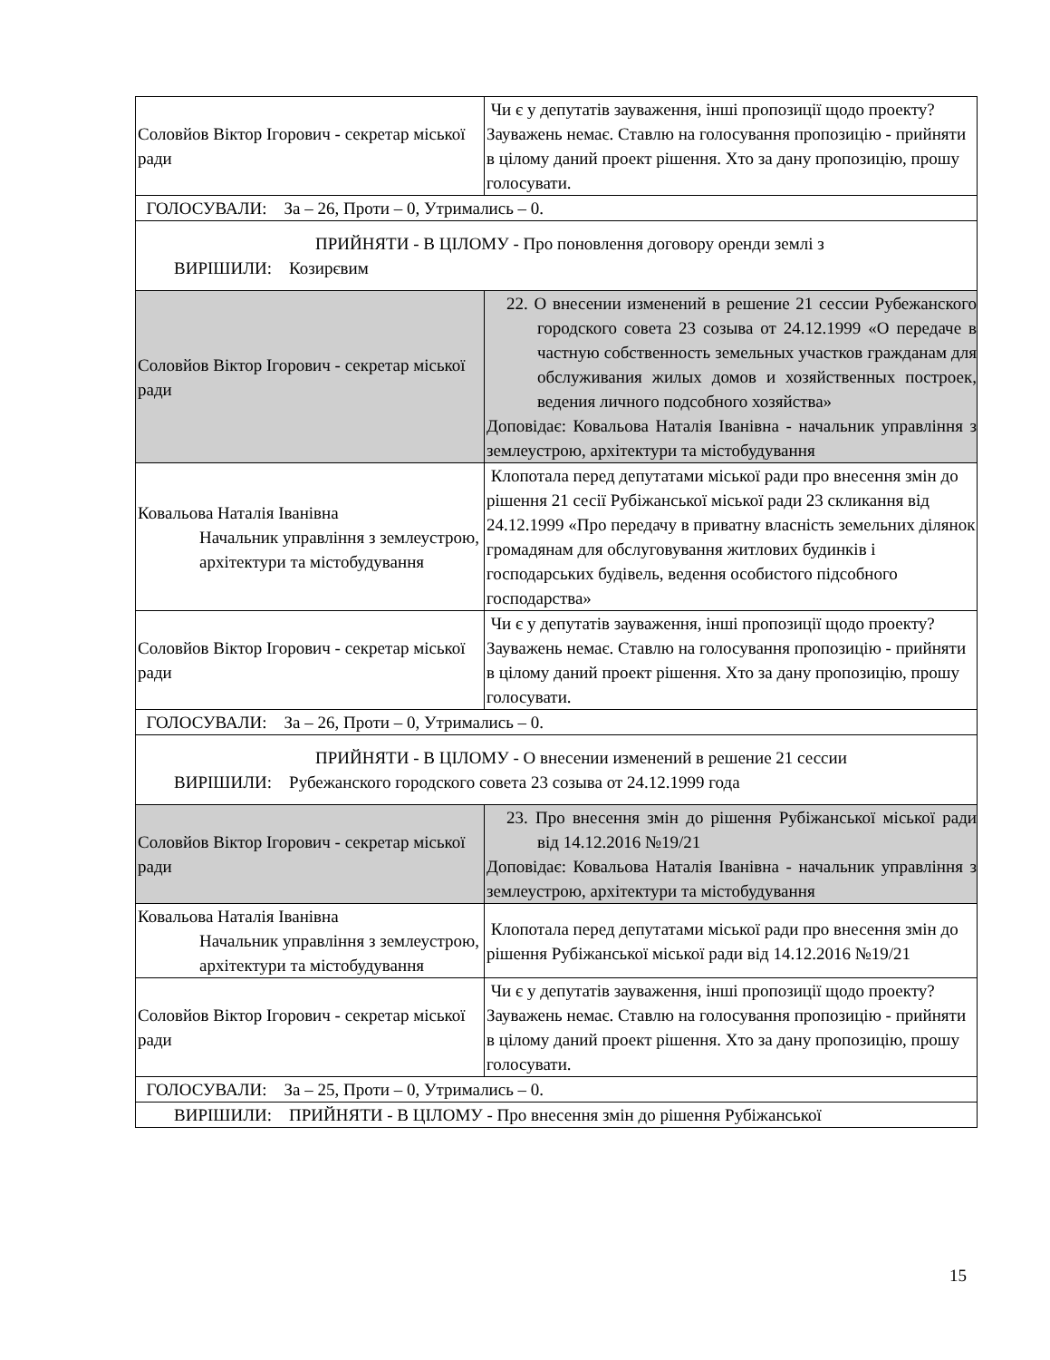| Соловйов Віктор Ігорович - секретар міської ради | Чи є у депутатів зауваження, інші пропозиції щодо проекту? Зауважень немає. Ставлю на голосування пропозицію - прийняти в цілому даний проект рішення. Хто за дану пропозицію, прошу голосувати. |
| ГОЛОСУВАЛИ: За – 26, Проти – 0, Утримались – 0. | |
| ПРИЙНЯТИ - В ЦІЛОМУ - Про поновлення договору оренди землі з ВИРІШИЛИ: Козирєвим | |
| Соловйов Віктор Ігорович - секретар міської ради | 22. О внесении изменений в решение 21 сессии Рубежанского городского совета 23 созыва от 24.12.1999 «О передаче в частную собственность земельных участков гражданам для обслуживания жилых домов и хозяйственных построек, ведения личного подсобного хозяйства» Доповідає: Ковальова Наталія Іванівна - начальник управління з землеустрою, архітектури та містобудування |
| Ковальова Наталія Іванівна Начальник управління з землеустрою, архітектури та містобудування | Клопотала перед депутатами міської ради про внесення змін до рішення 21 сесії Рубіжанської міської ради 23 скликання від 24.12.1999 «Про передачу в приватну власність земельних ділянок громадянам для обслуговування житлових будинків і господарських будівель, ведення особистого підсобного господарства» |
| Соловйов Віктор Ігорович - секретар міської ради | Чи є у депутатів зауваження, інші пропозиції щодо проекту? Зауважень немає. Ставлю на голосування пропозицію - прийняти в цілому даний проект рішення. Хто за дану пропозицію, прошу голосувати. |
| ГОЛОСУВАЛИ: За – 26, Проти – 0, Утримались – 0. | |
| ПРИЙНЯТИ - В ЦІЛОМУ - О внесении изменений в решение 21 сессии ВИРІШИЛИ: Рубежанского городского совета 23 созыва от 24.12.1999 года | |
| Соловйов Віктор Ігорович - секретар міської ради | 23. Про внесення змін до рішення Рубіжанської міської ради від 14.12.2016 №19/21 Доповідає: Ковальова Наталія Іванівна - начальник управління з землеустрою, архітектури та містобудування |
| Ковальова Наталія Іванівна Начальник управління з землеустрою, архітектури та містобудування | Клопотала перед депутатами міської ради про внесення змін до рішення Рубіжанської міської ради від 14.12.2016 №19/21 |
| Соловйов Віктор Ігорович - секретар міської ради | Чи є у депутатів зауваження, інші пропозиції щодо проекту? Зауважень немає. Ставлю на голосування пропозицію - прийняти в цілому даний проект рішення. Хто за дану пропозицію, прошу голосувати. |
| ГОЛОСУВАЛИ: За – 25, Проти – 0, Утримались – 0. | |
| ВИРІШИЛИ: ПРИЙНЯТИ - В ЦІЛОМУ - Про внесення змін до рішення Рубіжанської | |
15